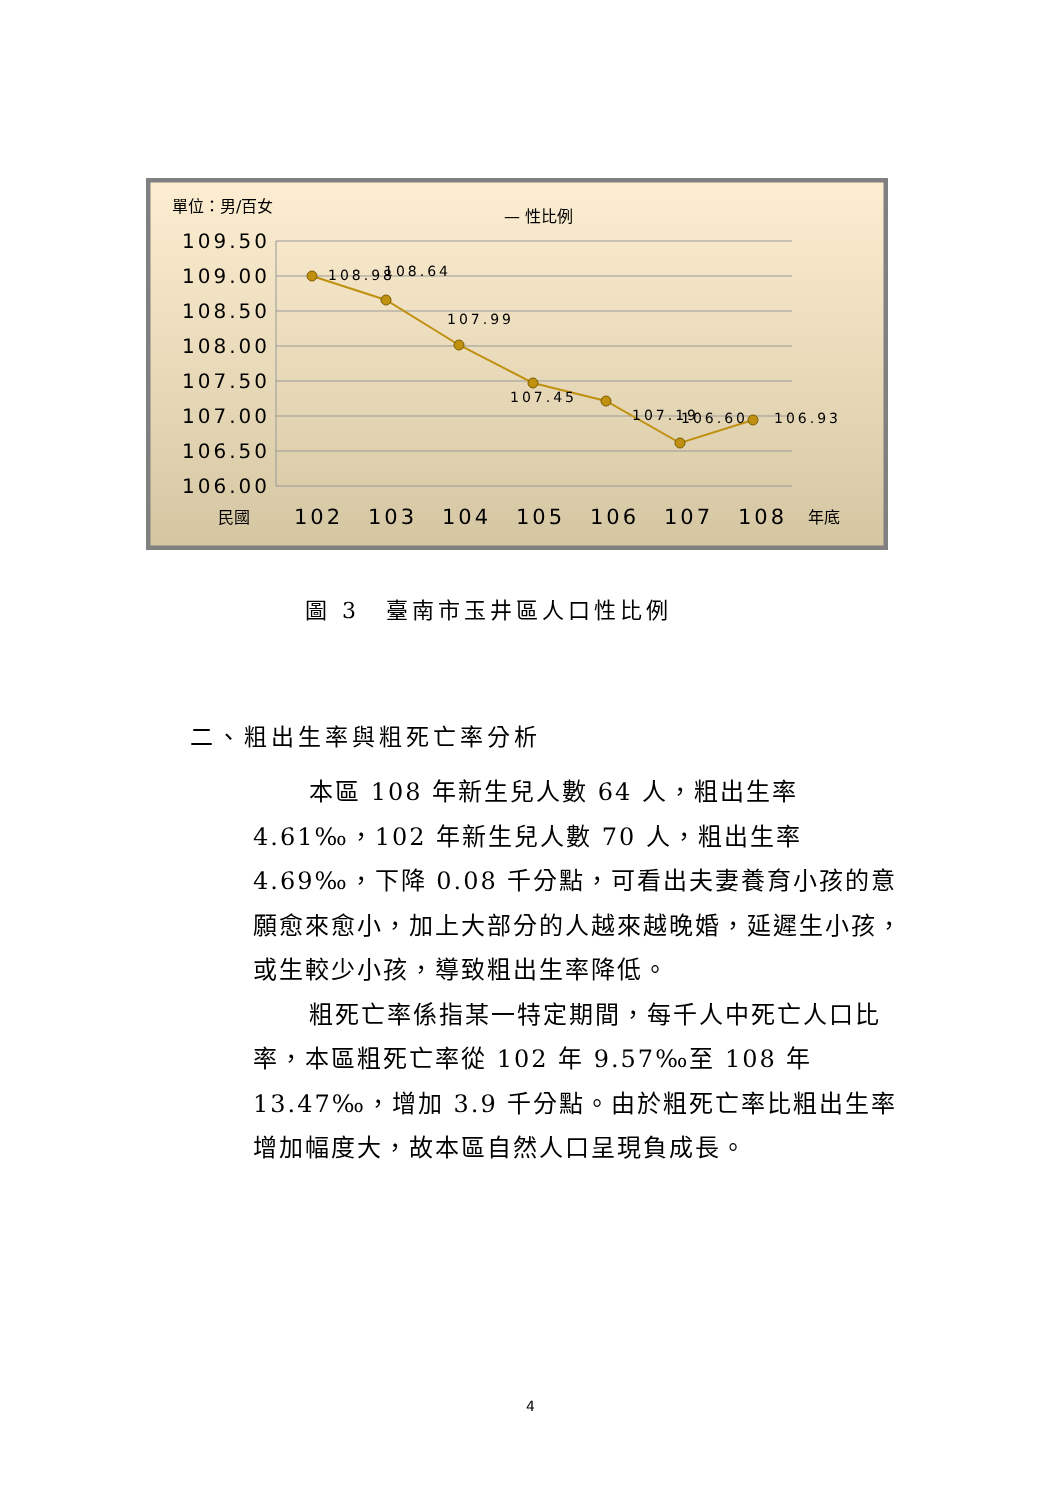單位：男/百女
— 性比例
109.50
109.00
108.50
108.00
107.50
107.00
106.50
106.00
108.98
108.64
107.99
107.45
107.19
106.60
106.93
民國
102
103
104
105
106
107
108
年底
圖 3　臺南市玉井區人口性比例
二、粗出生率與粗死亡率分析
本區 108 年新生兒人數 64 人，粗出生率 4.61‰，102 年新生兒人數 70 人，粗出生率 4.69‰，下降 0.08 千分點，可看出夫妻養育小孩的意願愈來愈小，加上大部分的人越來越晚婚，延遲生小孩，或生較少小孩，導致粗出生率降低。
粗死亡率係指某一特定期間，每千人中死亡人口比率，本區粗死亡率從 102 年 9.57‰至 108 年 13.47‰，增加 3.9 千分點。由於粗死亡率比粗出生率增加幅度大，故本區自然人口呈現負成長。
4